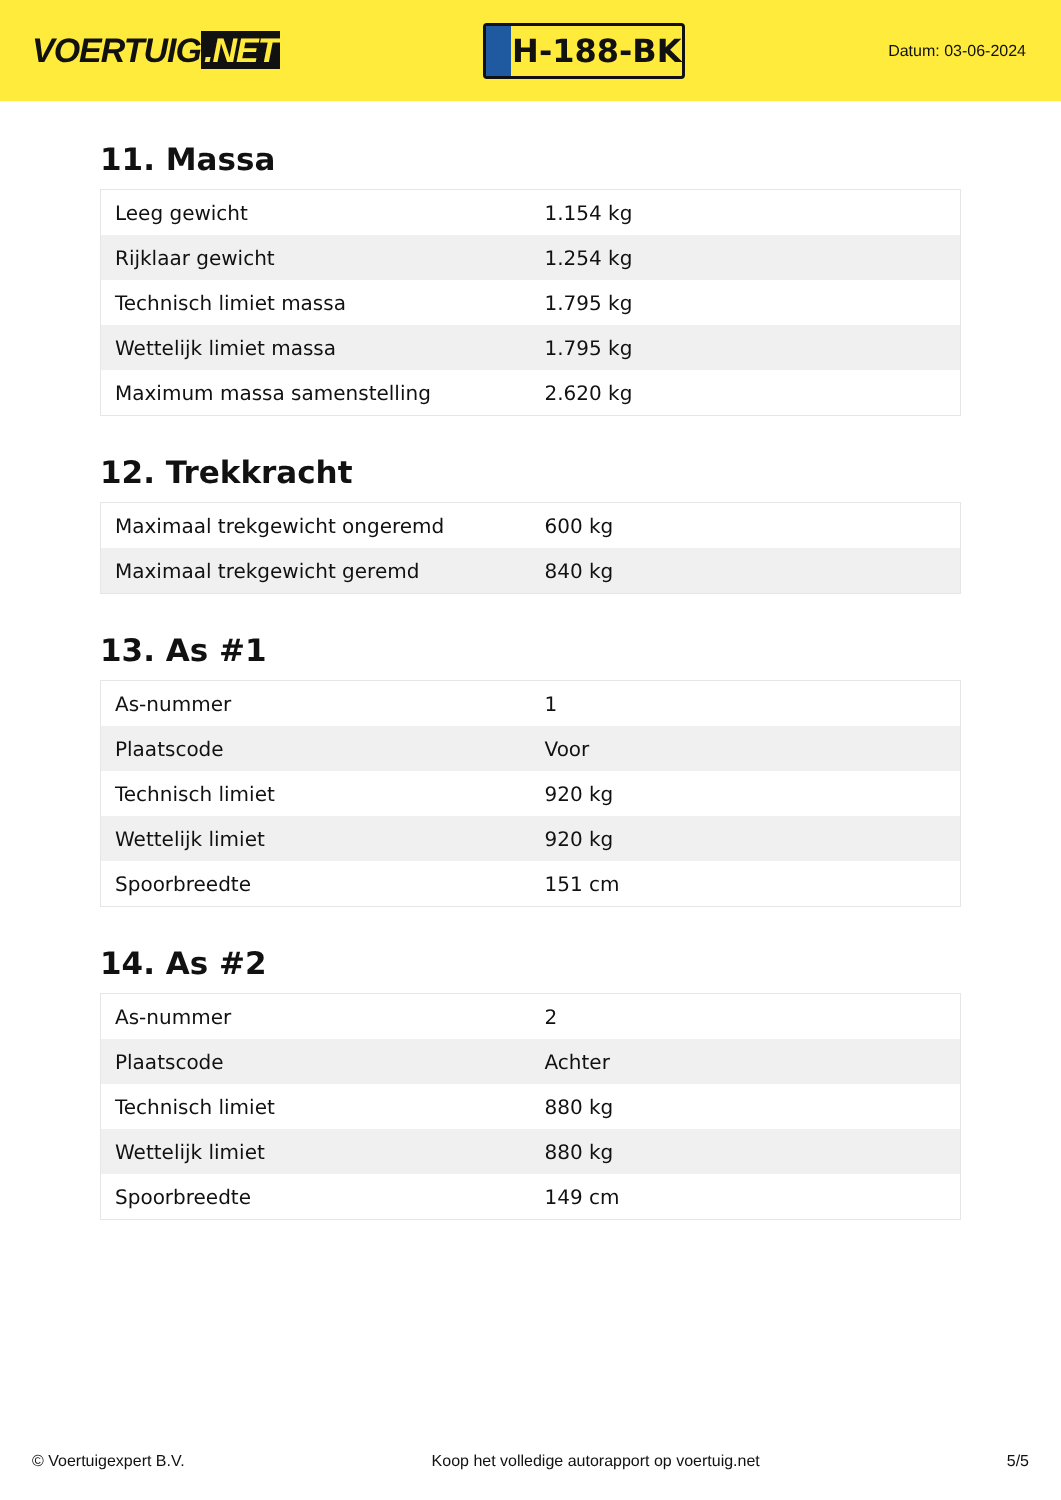VOERTUIG.NET
H-188-BK
Datum: 03-06-2024
11. Massa
| Leeg gewicht | 1.154 kg |
| Rijklaar gewicht | 1.254 kg |
| Technisch limiet massa | 1.795 kg |
| Wettelijk limiet massa | 1.795 kg |
| Maximum massa samenstelling | 2.620 kg |
12. Trekkracht
| Maximaal trekgewicht ongeremd | 600 kg |
| Maximaal trekgewicht geremd | 840 kg |
13. As #1
| As-nummer | 1 |
| Plaatscode | Voor |
| Technisch limiet | 920 kg |
| Wettelijk limiet | 920 kg |
| Spoorbreedte | 151 cm |
14. As #2
| As-nummer | 2 |
| Plaatscode | Achter |
| Technisch limiet | 880 kg |
| Wettelijk limiet | 880 kg |
| Spoorbreedte | 149 cm |
© Voertuigexpert B.V. Koop het volledige autorapport op voertuig.net 5/5